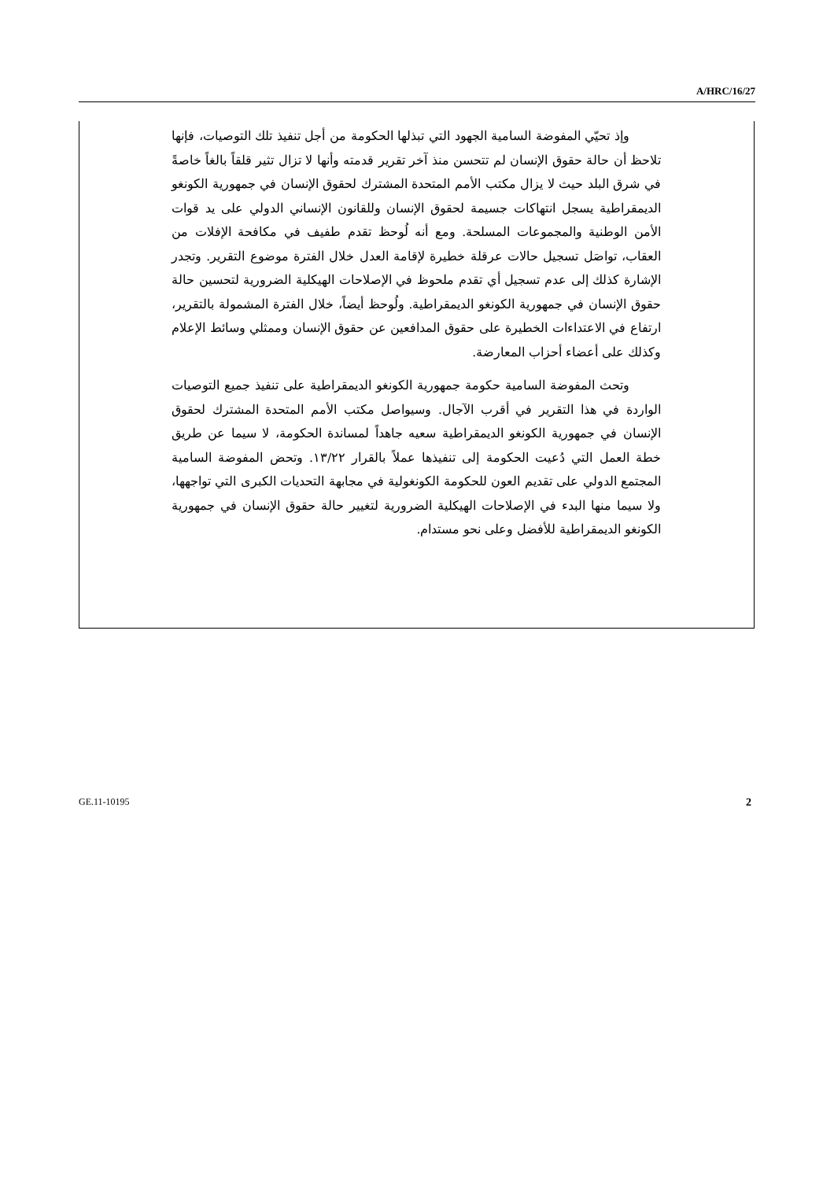A/HRC/16/27
وإذ تحيّي المفوضة السامية الجهود التي تبذلها الحكومة من أجل تنفيذ تلك التوصيات، فإنها تلاحظ أن حالة حقوق الإنسان لم تتحسن منذ آخر تقرير قدمته وأنها لا تزال تثير قلقاً بالغاً خاصةً في شرق البلد حيث لا يزال مكتب الأمم المتحدة المشترك لحقوق الإنسان في جمهورية الكونغو الديمقراطية يسجل انتهاكات جسيمة لحقوق الإنسان وللقانون الإنساني الدولي على يد قوات الأمن الوطنية والمجموعات المسلحة. ومع أنه لُوحظ تقدم طفيف في مكافحة الإفلات من العقاب، تواصَل تسجيل حالات عرقلة خطيرة لإقامة العدل خلال الفترة موضوع التقرير. وتجدر الإشارة كذلك إلى عدم تسجيل أي تقدم ملحوظ في الإصلاحات الهيكلية الضرورية لتحسين حالة حقوق الإنسان في جمهورية الكونغو الديمقراطية. ولُوحظ أيضاً، خلال الفترة المشمولة بالتقرير، ارتفاع في الاعتداءات الخطيرة على حقوق المدافعين عن حقوق الإنسان وممثلي وسائط الإعلام وكذلك على أعضاء أحزاب المعارضة.
وتحث المفوضة السامية حكومة جمهورية الكونغو الديمقراطية على تنفيذ جميع التوصيات الواردة في هذا التقرير في أقرب الآجال. وسيواصل مكتب الأمم المتحدة المشترك لحقوق الإنسان في جمهورية الكونغو الديمقراطية سعيه جاهداً لمساندة الحكومة، لا سيما عن طريق خطة العمل التي دُعيت الحكومة إلى تنفيذها عملاً بالقرار ١٣/٢٢. وتحض المفوضة السامية المجتمع الدولي على تقديم العون للحكومة الكونغولية في مجابهة التحديات الكبرى التي تواجهها، ولا سيما منها البدء في الإصلاحات الهيكلية الضرورية لتغيير حالة حقوق الإنسان في جمهورية الكونغو الديمقراطية للأفضل وعلى نحو مستدام.
GE.11-10195 2